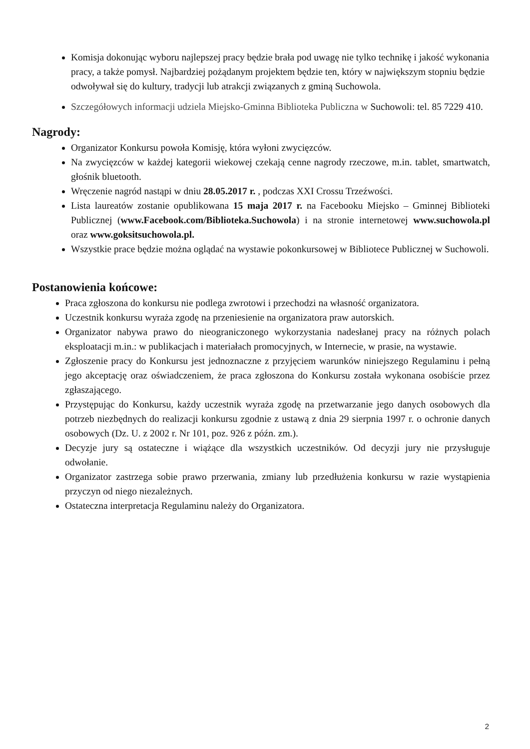Komisja dokonując wyboru najlepszej pracy będzie brała pod uwagę nie tylko technikę i jakość wykonania pracy, a także pomysł. Najbardziej pożądanym projektem będzie ten, który w największym stopniu będzie odwoływał się do kultury, tradycji lub atrakcji związanych z gminą Suchowola.
Szczegółowych informacji udziela Miejsko-Gminna Biblioteka Publiczna w Suchowoli: tel. 85 7229 410.
Nagrody:
Organizator Konkursu powoła Komisję, która wyłoni zwycięzców.
Na zwycięzców w każdej kategorii wiekowej czekają cenne nagrody rzeczowe, m.in. tablet, smartwatch, głośnik bluetooth.
Wręczenie nagród nastąpi w dniu 28.05.2017 r. , podczas XXI Crossu Trzeźwości.
Lista laureatów zostanie opublikowana 15 maja 2017 r. na Facebooku Miejsko – Gminnej Biblioteki Publicznej (www.Facebook.com/Biblioteka.Suchowola) i na stronie internetowej www.suchowola.pl oraz www.goksitsuchowola.pl.
Wszystkie prace będzie można oglądać na wystawie pokonkursowej w Bibliotece Publicznej w Suchowoli.
Postanowienia końcowe:
Praca zgłoszona do konkursu nie podlega zwrotowi i przechodzi na własność organizatora.
Uczestnik konkursu wyraża zgodę na przeniesienie na organizatora praw autorskich.
Organizator nabywa prawo do nieograniczonego wykorzystania nadesłanej pracy na różnych polach eksploatacji m.in.: w publikacjach i materiałach promocyjnych, w Internecie, w prasie, na wystawie.
Zgłoszenie pracy do Konkursu jest jednoznaczne z przyjęciem warunków niniejszego Regulaminu i pełną jego akceptację oraz oświadczeniem, że praca zgłoszona do Konkursu została wykonana osobiście przez zgłaszającego.
Przystępując do Konkursu, każdy uczestnik wyraża zgodę na przetwarzanie jego danych osobowych dla potrzeb niezbędnych do realizacji konkursu zgodnie z ustawą z dnia 29 sierpnia 1997 r. o ochronie danych osobowych (Dz. U. z 2002 r. Nr 101, poz. 926 z późn. zm.).
Decyzje jury są ostateczne i wiążące dla wszystkich uczestników. Od decyzji jury nie przysługuje odwołanie.
Organizator zastrzega sobie prawo przerwania, zmiany lub przedłużenia konkursu w razie wystąpienia przyczyn od niego niezależnych.
Ostateczna interpretacja Regulaminu należy do Organizatora.
2